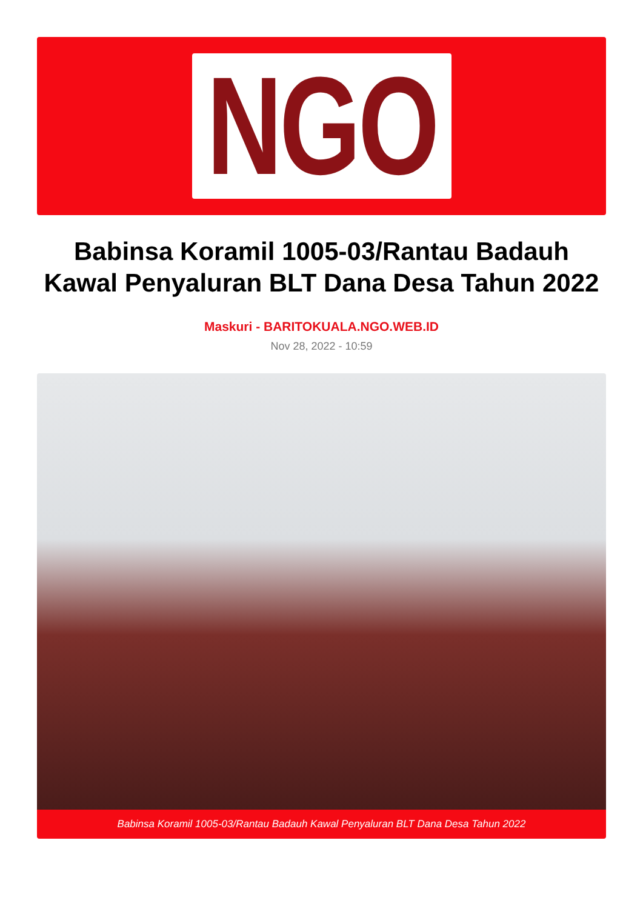NGO
Babinsa Koramil 1005-03/Rantau Badauh Kawal Penyaluran BLT Dana Desa Tahun 2022
Maskuri - BARITOKUALA.NGO.WEB.ID
Nov 28, 2022 - 10:59
Babinsa Koramil 1005-03/Rantau Badauh Kawal Penyaluran BLT Dana Desa Tahun 2022